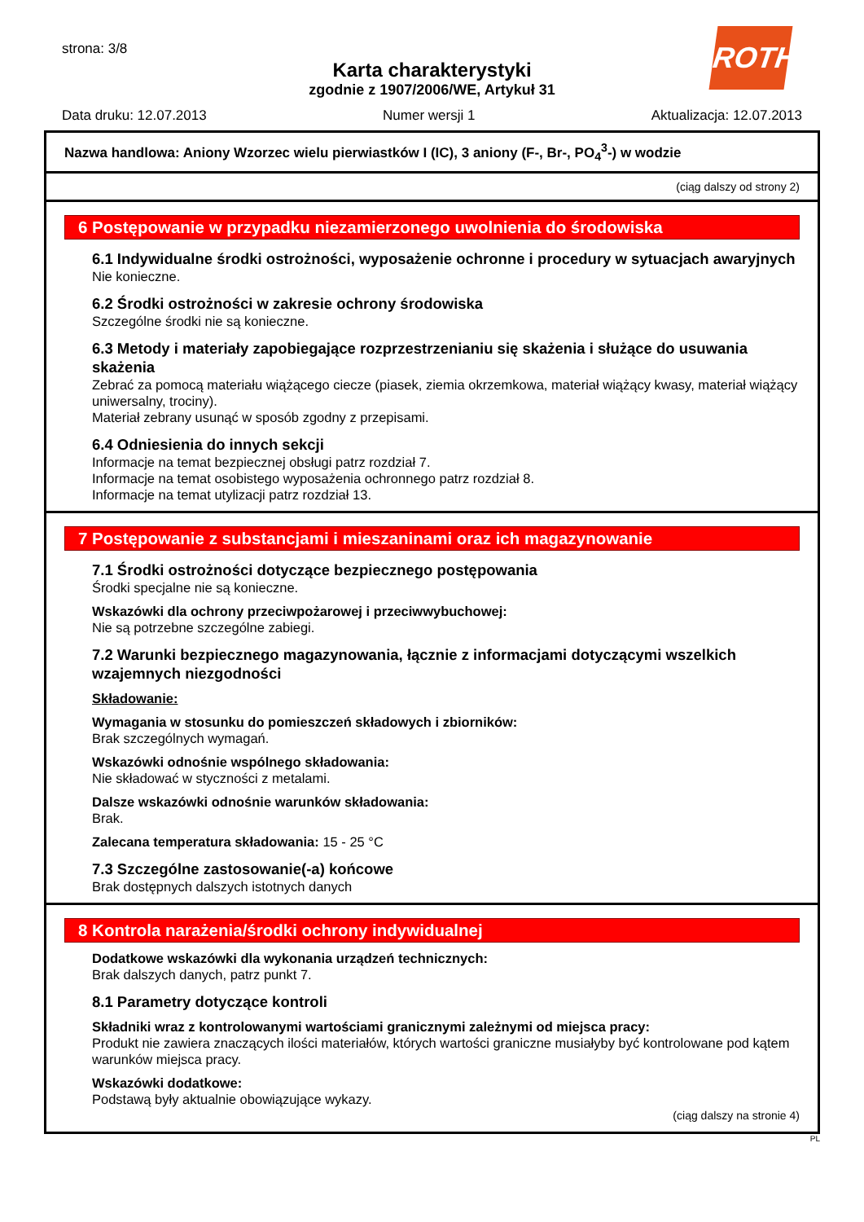strona: 3/8
Karta charakterystyki
zgodnie z 1907/2006/WE, Artykuł 31
ROTH
Data druku: 12.07.2013 Numer wersji 1 Aktualizacja: 12.07.2013
Nazwa handlowa: Aniony Wzorzec wielu pierwiastków I (IC), 3 aniony (F-, Br-, PO<sub>4</sub><sup>3</sup>-) w wodzie
(ciąg dalszy od strony 2)
6 Postępowanie w przypadku niezamierzonego uwolnienia do środowiska
6.1 Indywidualne środki ostrożności, wyposażenie ochronne i procedury w sytuacjach awaryjnych
Nie konieczne.
6.2 Środki ostrożności w zakresie ochrony środowiska
Szczególne środki nie są konieczne.
6.3 Metody i materiały zapobiegające rozprzestrzenianiu się skażenia i służące do usuwania skażenia
Zebrać za pomocą materiału wiążącego ciecze (piasek, ziemia okrzemkowa, materiał wiążący kwasy, materiał wiążący uniwersalny, trociny).
Materiał zebrany usunąć w sposób zgodny z przepisami.
6.4 Odniesienia do innych sekcji
Informacje na temat bezpiecznej obsługi patrz rozdział 7.
Informacje na temat osobistego wyposażenia ochronnego patrz rozdział 8.
Informacje na temat utylizacji patrz rozdział 13.
7 Postępowanie z substancjami i mieszaninami oraz ich magazynowanie
7.1 Środki ostrożności dotyczące bezpiecznego postępowania
Środki specjalne nie są konieczne.
Wskazówki dla ochrony przeciwpożarowej i przeciwwybuchowej:
Nie są potrzebne szczególne zabiegi.
7.2 Warunki bezpiecznego magazynowania, łącznie z informacjami dotyczącymi wszelkich wzajemnych niezgodności
Składowanie:
Wymagania w stosunku do pomieszczeń składowych i zbiorników:
Brak szczególnych wymagań.
Wskazówki odnośnie wspólnego składowania:
Nie składować w styczności z metalami.
Dalsze wskazówki odnośnie warunków składowania:
Brak.
Zalecana temperatura składowania: 15 - 25 °C
7.3 Szczególne zastosowanie(-a) końcowe
Brak dostępnych dalszych istotnych danych
8 Kontrola narażenia/środki ochrony indywidualnej
Dodatkowe wskazówki dla wykonania urządzeń technicznych:
Brak dalszych danych, patrz punkt 7.
8.1 Parametry dotyczące kontroli
Składniki wraz z kontrolowanymi wartościami granicznymi zależnymi od miejsca pracy:
Produkt nie zawiera znaczących ilości materiałów, których wartości graniczne musiałyby być kontrolowane pod kątem warunków miejsca pracy.
Wskazówki dodatkowe:
Podstawą były aktualnie obowiązujące wykazy.
(ciąg dalszy na stronie 4)
PL